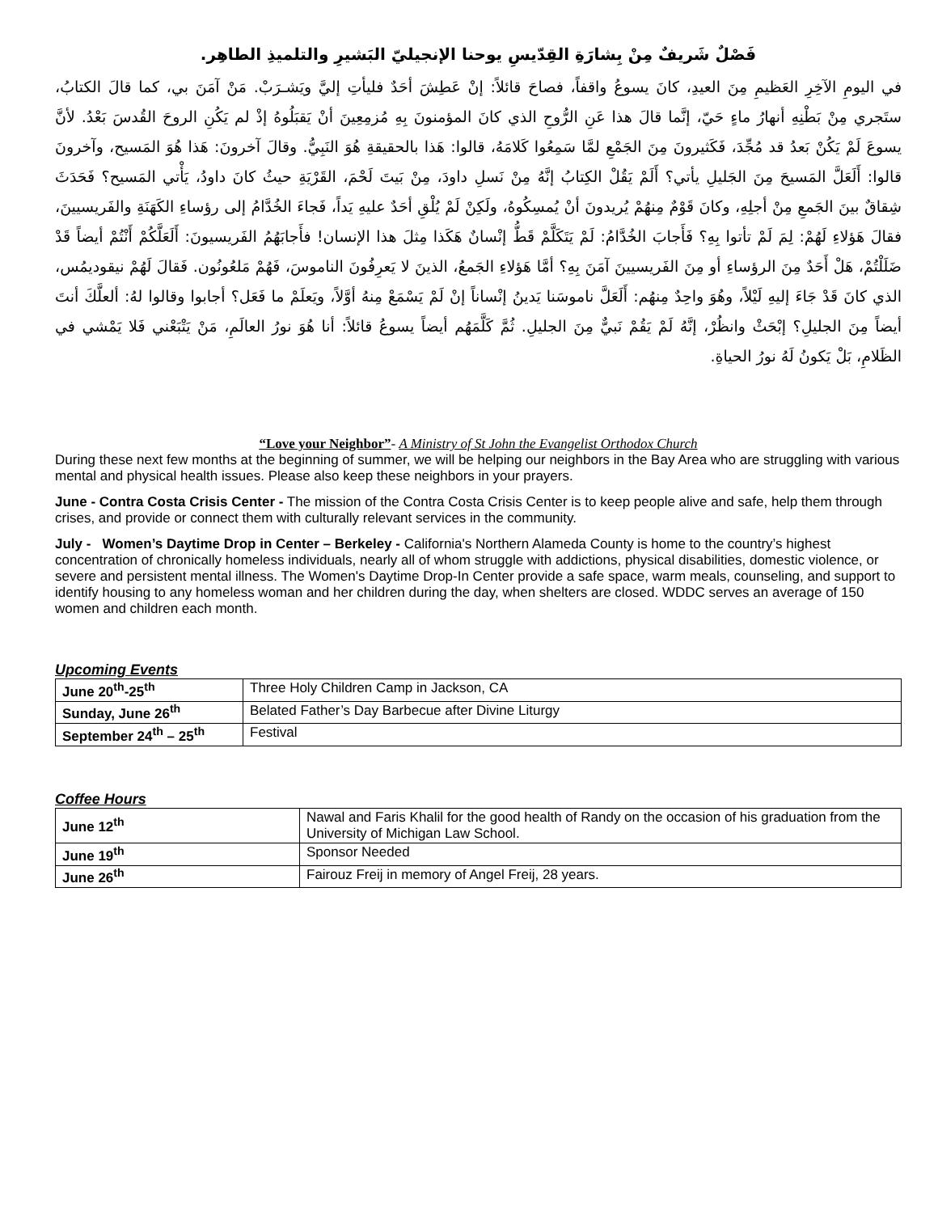فَصْلٌ شَريفٌ مِنْ بِشارَةِ القِدّيسِ يوحنا الإنجيليّ البَشيرِ والتلميذِ الطاهِر.
في اليومِ الآخِرِ العَظيمِ مِنَ العيدِ، كانَ يسوعُ واقفاً، فصاحَ قائلاً: إنْ عَطِشَ أحَدٌ فليأتِ إليَّ ويَشـرَبْ. مَنْ آمَنَ بي، كما قالَ الكتابُ، ستَجري مِنْ بَطْنِهِ أنهارُ ماءٍ حَيّ، إنَّما قالَ هذا عَنِ الرُّوحِ الذي كانَ المؤمنونَ بِهِ مُزمِعِينَ أنْ يَقبَلُوهُ إذْ لم يَكُنِ الروحَ القُدسَ بَعْدُ. لأنَّ يسوعَ لَمْ يَكُنْ بَعدُ قد مُجِّدَ، فَكَثيرونَ مِنَ الجَمْعِ لمَّا سَمِعُوا كَلامَهُ، قالوا: هَذا بالحقيقةِ هُوَ النَبِيُّ. وقالَ آخرونَ: هَذا هُوَ المَسيح، وآخرونَ قالوا: أَلَعَلَّ المَسيحَ مِنَ الجَليلِ يأتي؟ أَلَمْ يَقُلْ الكِتابُ إنَّهُ مِنْ نَسلِ داودَ، مِنْ بَيتَ لَحْمَ، القَرْيَةِ حيثُ كانَ داودُ، يَأْتي المَسيح؟ فَحَدَثَ شِقاقٌ بينَ الجَمعِ مِنْ أجلِهِ، وكانَ قَوْمٌ مِنهُمْ يُريدونَ أنْ يُمسِكُوهُ، ولَكِنْ لَمْ يُلْقِ أحَدٌ عليهِ يَداً، فَجاءَ الخُدَّامُ إلى رؤساءِ الكَهَنَةِ والفَريسيينَ، فقالَ هَؤلاءِ لَهُمْ: لِمَ لَمْ تأتوا بِهِ؟ فَأَجابَ الخُدَّامُ: لَمْ يَتَكَلَّمْ قَطُّ إنْسانٌ هَكَذا مِثلَ هذا الإنسان! فأَجابَهُمُ الفَريسيونَ: أَلَعَلَّكُمْ أَنْتُمْ أيضاً قَدْ ضَلَلْتُمْ، هَلْ أَحَدٌ مِنَ الرؤساءِ أو مِنَ الفَريسيينَ آمَنَ بِهِ؟ أمَّا هَؤلاءِ الجَمعُ، الذينَ لا يَعرِفُونَ الناموسَ، فَهُمْ مَلعُونُون. فَقالَ لَهُمْ نيقوديمُس، الذي كانَ قَدْ جَاءَ إليهِ لَيْلاً، وهُوَ واحِدٌ مِنهُم: أَلَعَلَّ ناموسَنا يَدينُ إنْساناً إنْ لَمْ يَسْمَعْ مِنهُ أوَّلاً، ويَعلَمْ ما فَعَل؟ أجابوا وقالوا لهُ: ألعلَّكَ أنتَ أيضاً مِنَ الجليلِ؟ إبْحَثْ وانظُرْ، إنَّهُ لَمْ يَقُمْ نَبيٌّ مِنَ الجليلِ. ثُمَّ كَلَّمَهُم أيضاً يسوعُ قائلاً: أنا هُوَ نورُ العالَمِ، مَنْ يَتْبَعْني فَلا يَمْشي في الظَلامِ، بَلْ يَكونُ لَهُ نورُ الحياةِ.
“Love your Neighbor”- A Ministry of St John the Evangelist Orthodox Church
During these next few months at the beginning of summer, we will be helping our neighbors in the Bay Area who are struggling with various mental and physical health issues. Please also keep these neighbors in your prayers.
June - Contra Costa Crisis Center - The mission of the Contra Costa Crisis Center is to keep people alive and safe, help them through crises, and provide or connect them with culturally relevant services in the community.
July - Women’s Daytime Drop in Center – Berkeley - California's Northern Alameda County is home to the country’s highest concentration of chronically homeless individuals, nearly all of whom struggle with addictions, physical disabilities, domestic violence, or severe and persistent mental illness. The Women's Daytime Drop-In Center provide a safe space, warm meals, counseling, and support to identify housing to any homeless woman and her children during the day, when shelters are closed. WDDC serves an average of 150 women and children each month.
Upcoming Events
| June 20<sup>th</sup>-25<sup>th</sup> | Three Holy Children Camp in Jackson, CA |
| Sunday, June 26<sup>th</sup> | Belated Father’s Day Barbecue after Divine Liturgy |
| September 24<sup>th</sup> – 25<sup>th</sup> | Festival |
Coffee Hours
| June 12<sup>th</sup> | Nawal and Faris Khalil for the good health of Randy on the occasion of his graduation from the University of Michigan Law School. |
| June 19<sup>th</sup> | Sponsor Needed |
| June 26<sup>th</sup> | Fairouz Freij in memory of Angel Freij, 28 years. |